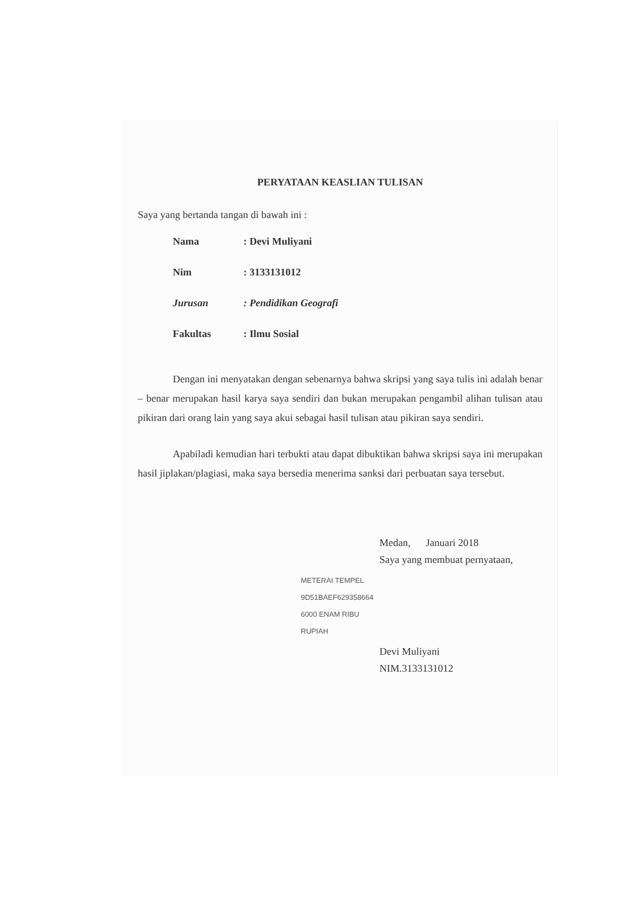PERYATAAN KEASLIAN TULISAN
Saya yang bertanda tangan di bawah ini :
| Nama | : Devi Muliyani |
| Nim | : 3133131012 |
| Jurusan | : Pendidikan Geografi |
| Fakultas | : Ilmu Sosial |
Dengan ini menyatakan dengan sebenarnya bahwa skripsi yang saya tulis ini adalah benar – benar merupakan hasil karya saya sendiri dan bukan merupakan pengambil alihan tulisan atau pikiran dari orang lain yang saya akui sebagai hasil tulisan atau pikiran saya sendiri.
Apabiladi kemudian hari terbukti atau dapat dibuktikan bahwa skripsi saya ini merupakan hasil jiplakan/plagiasi, maka saya bersedia menerima sanksi dari perbuatan saya tersebut.
Medan, Januari 2018
Saya yang membuat pernyataan,
METERAI TEMPEL 9D51BAEF629358664 6000 ENAM RIBU RUPIAH
Devi Muliyani
NIM.3133131012